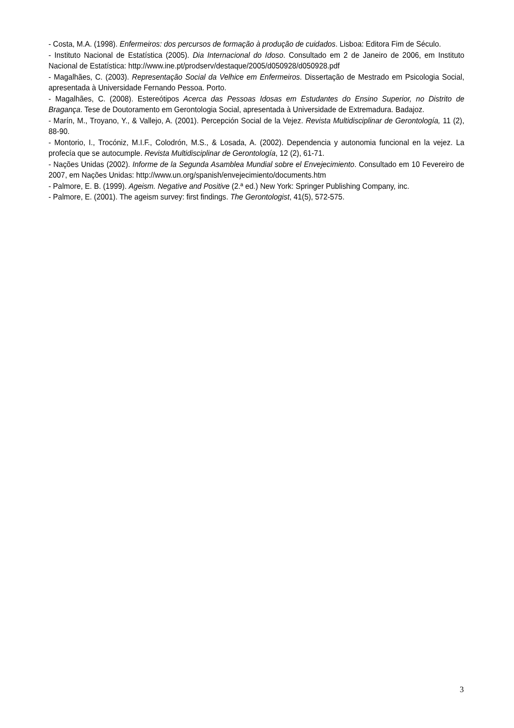- Costa, M.A. (1998). Enfermeiros: dos percursos de formação à produção de cuidados. Lisboa: Editora Fim de Século.
- Instituto Nacional de Estatística (2005). Dia Internacional do Idoso. Consultado em 2 de Janeiro de 2006, em Instituto Nacional de Estatística: http://www.ine.pt/prodserv/destaque/2005/d050928/d050928.pdf
- Magalhães, C. (2003). Representação Social da Velhice em Enfermeiros. Dissertação de Mestrado em Psicologia Social, apresentada à Universidade Fernando Pessoa. Porto.
- Magalhães, C. (2008). Estereótipos Acerca das Pessoas Idosas em Estudantes do Ensino Superior, no Distrito de Bragança. Tese de Doutoramento em Gerontologia Social, apresentada à Universidade de Extremadura. Badajoz.
- Marín, M., Troyano, Y., & Vallejo, A. (2001). Percepción Social de la Vejez. Revista Multidisciplinar de Gerontología, 11 (2), 88-90.
- Montorio, I., Trocóniz, M.I.F., Colodrón, M.S., & Losada, A. (2002). Dependencia y autonomia funcional en la vejez. La profecía que se autocumple. Revista Multidisciplinar de Gerontología, 12 (2), 61-71.
- Nações Unidas (2002). Informe de la Segunda Asamblea Mundial sobre el Envejecimiento. Consultado em 10 Fevereiro de 2007, em Nações Unidas: http://www.un.org/spanish/envejecimiento/documents.htm
- Palmore, E. B. (1999). Ageism. Negative and Positive (2.ª ed.) New York: Springer Publishing Company, inc.
- Palmore, E. (2001). The ageism survey: first findings. The Gerontologist, 41(5), 572-575.
3